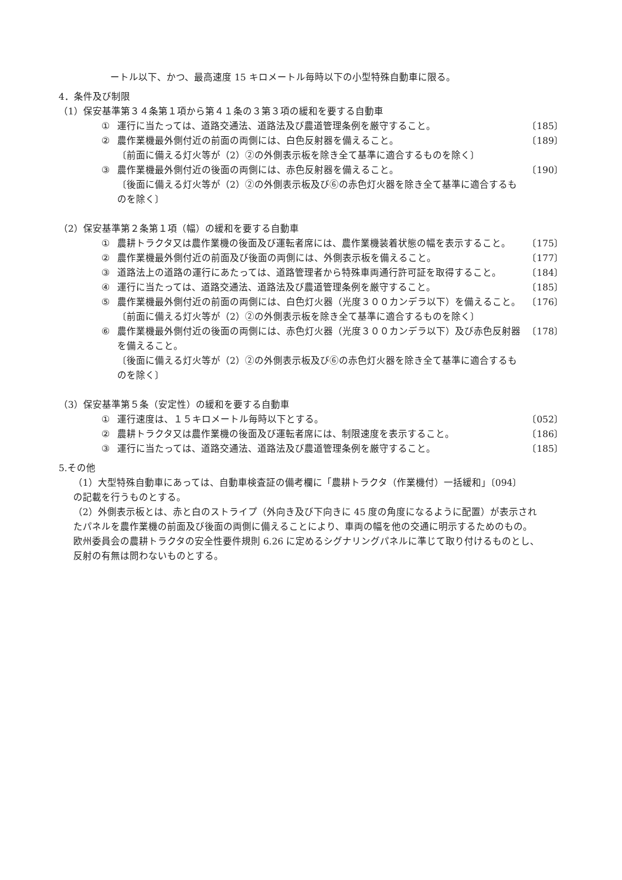ートル以下、かつ、最高速度 15 キロメートル毎時以下の小型特殊自動車に限る。
4．条件及び制限
（1）保安基準第３４条第１項から第４１条の３第３項の緩和を要する自動車
① 運行に当たっては、道路交通法、道路法及び農道管理条例を厳守すること。 〔185〕
② 農作業機最外側付近の前面の両側には、白色反射器を備えること。
〔前面に備える灯火等が（2）②の外側表示板を除き全て基準に適合するものを除く〕 〔189〕
③ 農作業機最外側付近の後面の両側には、赤色反射器を備えること。
〔後面に備える灯火等が（2）②の外側表示板及び⑥の赤色灯火器を除き全て基準に適合するものを除く〕 〔190〕
（2）保安基準第２条第１項（幅）の緩和を要する自動車
① 農耕トラクタ又は農作業機の後面及び運転者席には、農作業機装着状態の幅を表示すること。 〔175〕
② 農作業機最外側付近の前面及び後面の両側には、外側表示板を備えること。 〔177〕
③ 道路法上の道路の運行にあたっては、道路管理者から特殊車両通行許可証を取得すること。 〔184〕
④ 運行に当たっては、道路交通法、道路法及び農道管理条例を厳守すること。 〔185〕
⑤ 農作業機最外側付近の前面の両側には、白色灯火器（光度３００カンデラ以下）を備えること。
〔前面に備える灯火等が（2）②の外側表示板を除き全て基準に適合するものを除く〕 〔176〕
⑥ 農作業機最外側付近の後面の両側には、赤色灯火器（光度３００カンデラ以下）及び赤色反射器を備えること。
〔後面に備える灯火等が（2）②の外側表示板及び⑥の赤色灯火器を除き全て基準に適合するものを除く〕 〔178〕
（3）保安基準第５条（安定性）の緩和を要する自動車
① 運行速度は、１５キロメートル毎時以下とする。 〔052〕
② 農耕トラクタ又は農作業機の後面及び運転者席には、制限速度を表示すること。 〔186〕
③ 運行に当たっては、道路交通法、道路法及び農道管理条例を厳守すること。 〔185〕
5.その他
（1）大型特殊自動車にあっては、自動車検査証の備考欄に「農耕トラクタ（作業機付）一括緩和」〔094〕の記載を行うものとする。
（2）外側表示板とは、赤と白のストライプ（外向き及び下向きに 45 度の角度になるように配置）が表示されたパネルを農作業機の前面及び後面の両側に備えることにより、車両の幅を他の交通に明示するためのもの。欧州委員会の農耕トラクタの安全性要件規則 6.26 に定めるシグナリングパネルに準じて取り付けるものとし、反射の有無は問わないものとする。